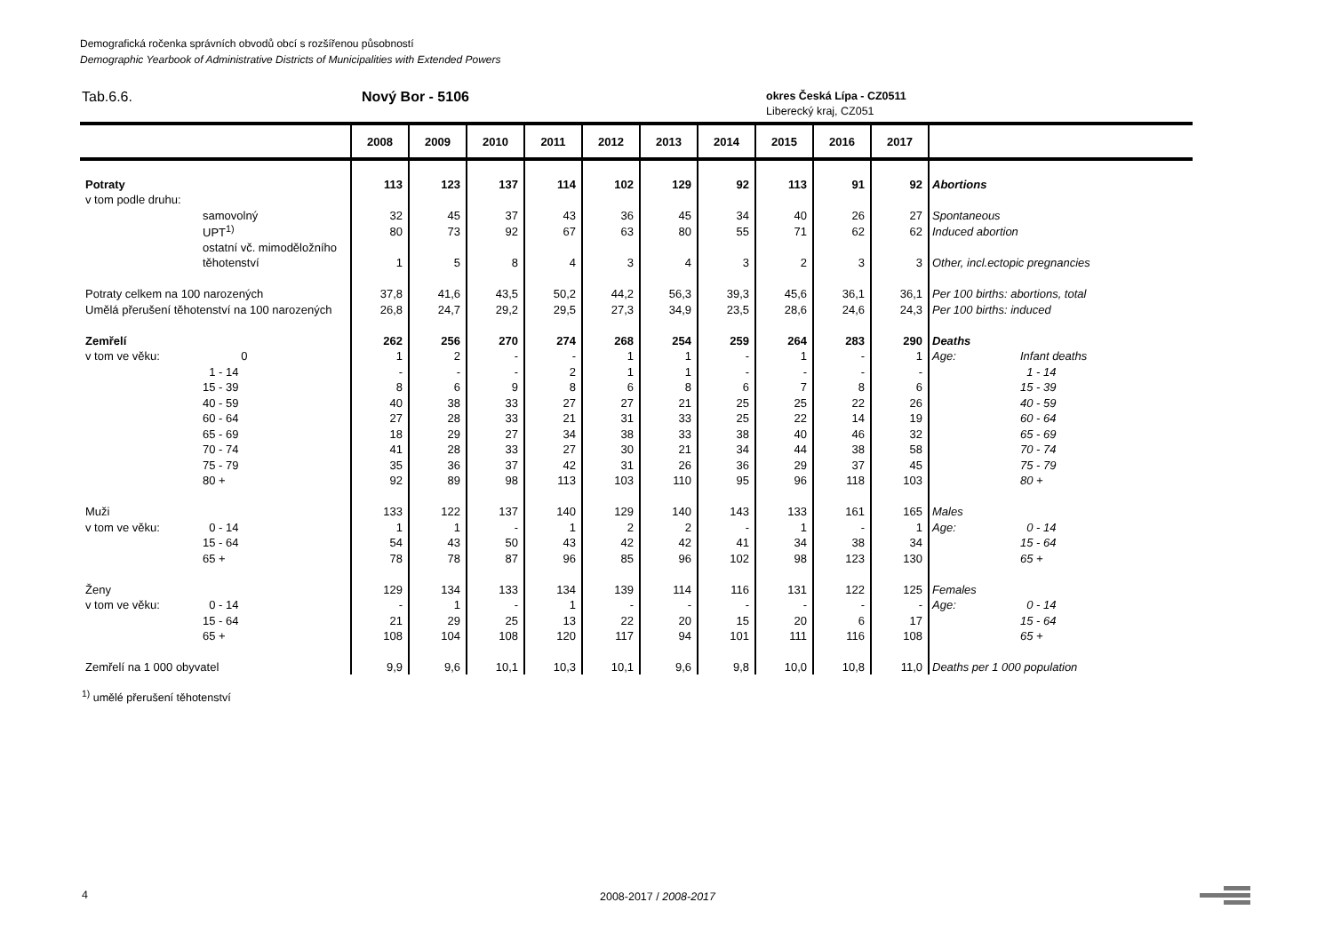Demografická ročenka správních obvodů obcí s rozšířenou působností
Demographic Yearbook of Administrative Districts of Municipalities with Extended Powers
Tab.6.6. Nový Bor - 5106
okres Česká Lípa - CZ0511
Liberecký kraj, CZ051
| | | 2008 | 2009 | 2010 | 2011 | 2012 | 2013 | 2014 | 2015 | 2016 | 2017 | | |
| --- | --- | --- | --- | --- | --- | --- | --- | --- | --- | --- | --- | --- | --- |
| Potraty | | 113 | 123 | 137 | 114 | 102 | 129 | 92 | 113 | 91 | 92 | Abortions | |
| v tom podle druhu: | | | | | | | | | | | | | |
| | samovolný | 32 | 45 | 37 | 43 | 36 | 45 | 34 | 40 | 26 | 27 | Spontaneous | |
| | UPT<sup>1)</sup> | 80 | 73 | 92 | 67 | 63 | 80 | 55 | 71 | 62 | 62 | Induced abortion | |
| | ostatní vč. mimoděložního | | | | | | | | | | | | |
| | těhotenství | 1 | 5 | 8 | 4 | 3 | 4 | 3 | 2 | 3 | 3 | Other, incl.ectopic pregnancies | |
| Potraty celkem na 100 narozených | | 37,8 | 41,6 | 43,5 | 50,2 | 44,2 | 56,3 | 39,3 | 45,6 | 36,1 | 36,1 | Per 100 births: abortions, total | |
| Umělá přerušení těhotenství na 100 narozených | | 26,8 | 24,7 | 29,2 | 29,5 | 27,3 | 34,9 | 23,5 | 28,6 | 24,6 | 24,3 | Per 100 births: induced | |
| Zemřelí | | 262 | 256 | 270 | 274 | 268 | 254 | 259 | 264 | 283 | 290 | Deaths | |
| v tom ve věku: | 0 | 1 | 2 | - | - | 1 | 1 | - | 1 | - | 1 | Age: | Infant deaths |
| | 1 - 14 | - | - | - | 2 | 1 | 1 | - | - | - | - | | 1 - 14 |
| | 15 - 39 | 8 | 6 | 9 | 8 | 6 | 8 | 6 | 7 | 8 | 6 | | 15 - 39 |
| | 40 - 59 | 40 | 38 | 33 | 27 | 27 | 21 | 25 | 25 | 22 | 26 | | 40 - 59 |
| | 60 - 64 | 27 | 28 | 33 | 21 | 31 | 33 | 25 | 22 | 14 | 19 | | 60 - 64 |
| | 65 - 69 | 18 | 29 | 27 | 34 | 38 | 33 | 38 | 40 | 46 | 32 | | 65 - 69 |
| | 70 - 74 | 41 | 28 | 33 | 27 | 30 | 21 | 34 | 44 | 38 | 58 | | 70 - 74 |
| | 75 - 79 | 35 | 36 | 37 | 42 | 31 | 26 | 36 | 29 | 37 | 45 | | 75 - 79 |
| | 80 + | 92 | 89 | 98 | 113 | 103 | 110 | 95 | 96 | 118 | 103 | | 80 + |
| Muži | | 133 | 122 | 137 | 140 | 129 | 140 | 143 | 133 | 161 | 165 | Males | |
| v tom ve věku: | 0 - 14 | 1 | 1 | - | 1 | 2 | 2 | - | 1 | - | 1 | Age: | 0 - 14 |
| | 15 - 64 | 54 | 43 | 50 | 43 | 42 | 42 | 41 | 34 | 38 | 34 | | 15 - 64 |
| | 65 + | 78 | 78 | 87 | 96 | 85 | 96 | 102 | 98 | 123 | 130 | | 65 + |
| Ženy | | 129 | 134 | 133 | 134 | 139 | 114 | 116 | 131 | 122 | 125 | Females | |
| v tom ve věku: | 0 - 14 | - | 1 | - | 1 | - | - | - | - | - | - | Age: | 0 - 14 |
| | 15 - 64 | 21 | 29 | 25 | 13 | 22 | 20 | 15 | 20 | 6 | 17 | | 15 - 64 |
| | 65 + | 108 | 104 | 108 | 120 | 117 | 94 | 101 | 111 | 116 | 108 | | 65 + |
| Zemřelí na 1 000 obyvatel | | 9,9 | 9,6 | 10,1 | 10,3 | 10,1 | 9,6 | 9,8 | 10,0 | 10,8 | 11,0 | Deaths per 1 000 population | |
<sup>1)</sup> umělé přerušení těhotenství
4 2008-2017 / 2008-2017